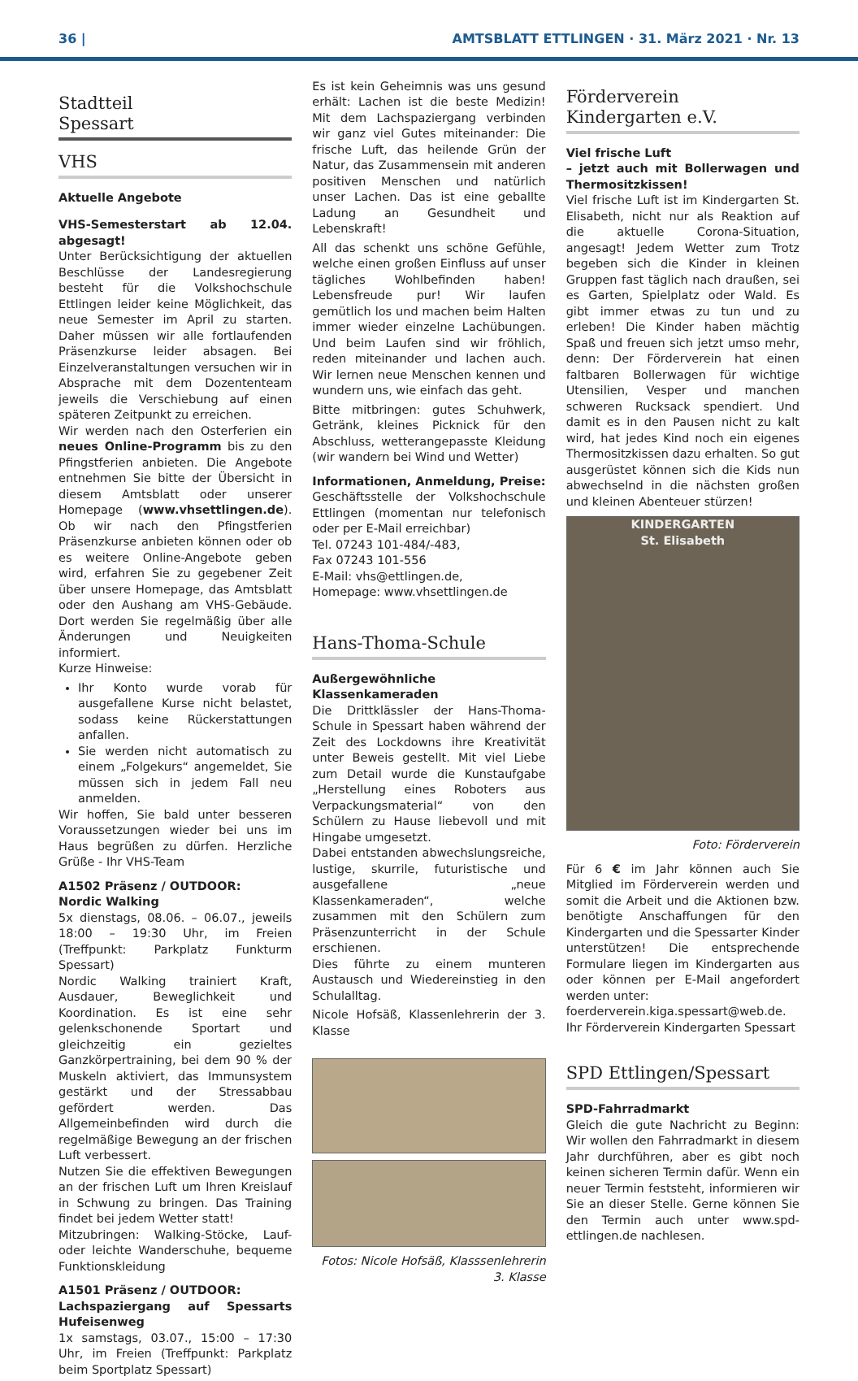36 | AMTSBLATT ETTLINGEN · 31. März 2021 · Nr. 13
Stadtteil
Spessart
VHS
Aktuelle Angebote
VHS-Semesterstart ab 12.04. abgesagt!
Unter Berücksichtigung der aktuellen Beschlüsse der Landesregierung besteht für die Volkshochschule Ettlingen leider keine Möglichkeit, das neue Semester im April zu starten. Daher müssen wir alle fortlaufenden Präsenzkurse leider absagen. Bei Einzelveranstaltungen versuchen wir in Absprache mit dem Dozententeam jeweils die Verschiebung auf einen späteren Zeitpunkt zu erreichen.
Wir werden nach den Osterferien ein neues Online-Programm bis zu den Pfingstferien anbieten. Die Angebote entnehmen Sie bitte der Übersicht in diesem Amtsblatt oder unserer Homepage (www.vhsettlingen.de). Ob wir nach den Pfingstferien Präsenzkurse anbieten können oder ob es weitere Online-Angebote geben wird, erfahren Sie zu gegebener Zeit über unsere Homepage, das Amtsblatt oder den Aushang am VHS-Gebäude. Dort werden Sie regelmäßig über alle Änderungen und Neuigkeiten informiert.
Kurze Hinweise:
Ihr Konto wurde vorab für ausgefallene Kurse nicht belastet, sodass keine Rückerstattungen anfallen.
Sie werden nicht automatisch zu einem „Folgekurs“ angemeldet, Sie müssen sich in jedem Fall neu anmelden.
Wir hoffen, Sie bald unter besseren Voraussetzungen wieder bei uns im Haus begrüßen zu dürfen. Herzliche Grüße - Ihr VHS-Team
A1502 Präsenz / OUTDOOR:
Nordic Walking
5x dienstags, 08.06. – 06.07., jeweils 18:00 – 19:30 Uhr, im Freien (Treffpunkt: Parkplatz Funkturm Spessart)
Nordic Walking trainiert Kraft, Ausdauer, Beweglichkeit und Koordination. Es ist eine sehr gelenkschonende Sportart und gleichzeitig ein gezieltes Ganzkörpertraining, bei dem 90 % der Muskeln aktiviert, das Immunsystem gestärkt und der Stressabbau gefördert werden. Das Allgemeinbefinden wird durch die regelmäßige Bewegung an der frischen Luft verbessert.
Nutzen Sie die effektiven Bewegungen an der frischen Luft um Ihren Kreislauf in Schwung zu bringen. Das Training findet bei jedem Wetter statt!
Mitzubringen: Walking-Stöcke, Lauf- oder leichte Wanderschuhe, bequeme Funktionskleidung
A1501 Präsenz / OUTDOOR:
Lachspaziergang auf Spessarts Hufeisenweg
1x samstags, 03.07., 15:00 – 17:30 Uhr, im Freien (Treffpunkt: Parkplatz beim Sportplatz Spessart)
Es ist kein Geheimnis was uns gesund erhält: Lachen ist die beste Medizin! Mit dem Lachspaziergang verbinden wir ganz viel Gutes miteinander: Die frische Luft, das heilende Grün der Natur, das Zusammensein mit anderen positiven Menschen und natürlich unser Lachen. Das ist eine geballte Ladung an Gesundheit und Lebenskraft!
All das schenkt uns schöne Gefühle, welche einen großen Einfluss auf unser tägliches Wohlbefinden haben! Lebensfreude pur! Wir laufen gemütlich los und machen beim Halten immer wieder einzelne Lachübungen. Und beim Laufen sind wir fröhlich, reden miteinander und lachen auch. Wir lernen neue Menschen kennen und wundern uns, wie einfach das geht.
Bitte mitbringen: gutes Schuhwerk, Getränk, kleines Picknick für den Abschluss, wetterangepasste Kleidung (wir wandern bei Wind und Wetter)
Informationen, Anmeldung, Preise:
Geschäftsstelle der Volkshochschule Ettlingen (momentan nur telefonisch oder per E-Mail erreichbar)
Tel. 07243 101-484/-483,
Fax 07243 101-556
E-Mail: vhs@ettlingen.de,
Homepage: www.vhsettlingen.de
Hans-Thoma-Schule
Außergewöhnliche Klassenkameraden
Die Drittklässler der Hans-Thoma-Schule in Spessart haben während der Zeit des Lockdowns ihre Kreativität unter Beweis gestellt. Mit viel Liebe zum Detail wurde die Kunstaufgabe „Herstellung eines Roboters aus Verpackungsmaterial“ von den Schülern zu Hause liebevoll und mit Hingabe umgesetzt.
Dabei entstanden abwechslungsreiche, lustige, skurrile, futuristische und ausgefallene „neue Klassenkameraden“, welche zusammen mit den Schülern zum Präsenzunterricht in der Schule erschienen.
Dies führte zu einem munteren Austausch und Wiedereinstieg in den Schulalltag.
Nicole Hofsäß, Klassenlehrerin der 3. Klasse
Fotos: Nicole Hofsäß, Klasssenlehrerin 3. Klasse
Förderverein
Kindergarten e.V.
Viel frische Luft
– jetzt auch mit Bollerwagen und Thermositzkissen!
Viel frische Luft ist im Kindergarten St. Elisabeth, nicht nur als Reaktion auf die aktuelle Corona-Situation, angesagt! Jedem Wetter zum Trotz begeben sich die Kinder in kleinen Gruppen fast täglich nach draußen, sei es Garten, Spielplatz oder Wald. Es gibt immer etwas zu tun und zu erleben! Die Kinder haben mächtig Spaß und freuen sich jetzt umso mehr, denn: Der Förderverein hat einen faltbaren Bollerwagen für wichtige Utensilien, Vesper und manchen schweren Rucksack spendiert. Und damit es in den Pausen nicht zu kalt wird, hat jedes Kind noch ein eigenes Thermositzkissen dazu erhalten. So gut ausgerüstet können sich die Kids nun abwechselnd in die nächsten großen und kleinen Abenteuer stürzen!
KINDERGARTEN
St. Elisabeth
Foto: Förderverein
Für 6 € im Jahr können auch Sie Mitglied im Förderverein werden und somit die Arbeit und die Aktionen bzw. benötigte Anschaffungen für den Kindergarten und die Spessarter Kinder unterstützen! Die entsprechende Formulare liegen im Kindergarten aus oder können per E-Mail angefordert werden unter:
foerderverein.kiga.spessart@web.de.
Ihr Förderverein Kindergarten Spessart
SPD Ettlingen/Spessart
SPD-Fahrradmarkt
Gleich die gute Nachricht zu Beginn: Wir wollen den Fahrradmarkt in diesem Jahr durchführen, aber es gibt noch keinen sicheren Termin dafür. Wenn ein neuer Termin feststeht, informieren wir Sie an dieser Stelle. Gerne können Sie den Termin auch unter www.spd-ettlingen.de nachlesen.